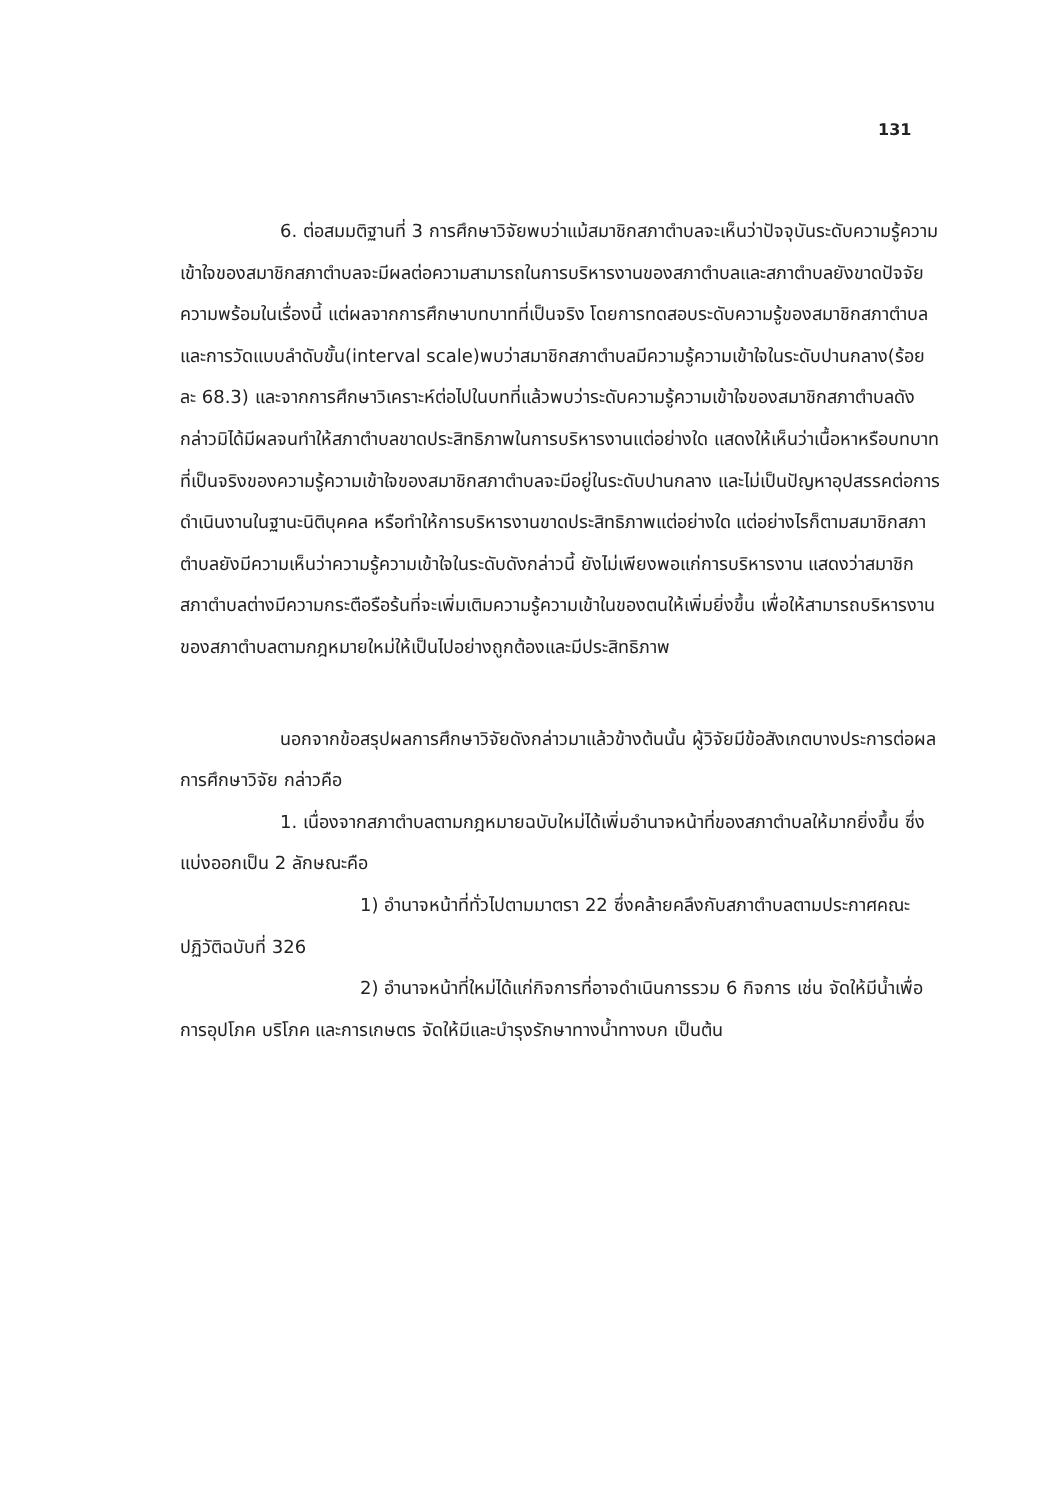131
6. ต่อสมมติฐานที่ 3 การศึกษาวิจัยพบว่าแม้สมาชิกสภาตำบลจะเห็นว่าปัจจุบันระดับความรู้ความเข้าใจของสมาชิกสภาตำบลจะมีผลต่อความสามารถในการบริหารงานของสภาตำบลและสภาตำบลยังขาดปัจจัยความพร้อมในเรื่องนี้ แต่ผลจากการศึกษาบทบาทที่เป็นจริง โดยการทดสอบระดับความรู้ของสมาชิกสภาตำบล และการวัดแบบลำดับขั้น(interval scale)พบว่าสมาชิกสภาตำบลมีความรู้ความเข้าใจในระดับปานกลาง(ร้อยละ 68.3) และจากการศึกษาวิเคราะห์ต่อไปในบทที่แล้วพบว่าระดับความรู้ความเข้าใจของสมาชิกสภาตำบลดังกล่าวมิได้มีผลจนทำให้สภาตำบลขาดประสิทธิภาพในการบริหารงานแต่อย่างใด แสดงให้เห็นว่าเนื้อหาหรือบทบาทที่เป็นจริงของความรู้ความเข้าใจของสมาชิกสภาตำบลจะมีอยู่ในระดับปานกลาง และไม่เป็นปัญหาอุปสรรคต่อการดำเนินงานในฐานะนิติบุคคล หรือทำให้การบริหารงานขาดประสิทธิภาพแต่อย่างใด แต่อย่างไรก็ตามสมาชิกสภาตำบลยังมีความเห็นว่าความรู้ความเข้าใจในระดับดังกล่าวนี้ ยังไม่เพียงพอแก่การบริหารงาน แสดงว่าสมาชิกสภาตำบลต่างมีความกระตือรือร้นที่จะเพิ่มเติมความรู้ความเข้าในของตนให้เพิ่มยิ่งขึ้น เพื่อให้สามารถบริหารงานของสภาตำบลตามกฎหมายใหม่ให้เป็นไปอย่างถูกต้องและมีประสิทธิภาพ
นอกจากข้อสรุปผลการศึกษาวิจัยดังกล่าวมาแล้วข้างต้นนั้น ผู้วิจัยมีข้อสังเกตบางประการต่อผลการศึกษาวิจัย กล่าวคือ
1. เนื่องจากสภาตำบลตามกฎหมายฉบับใหม่ได้เพิ่มอำนาจหน้าที่ของสภาตำบลให้มากยิ่งขึ้น ซึ่งแบ่งออกเป็น 2 ลักษณะคือ
1) อำนาจหน้าที่ทั่วไปตามมาตรา 22 ซึ่งคล้ายคลึงกับสภาตำบลตามประกาศคณะปฏิวัติฉบับที่ 326
2) อำนาจหน้าที่ใหม่ได้แก่กิจการที่อาจดำเนินการรวม 6 กิจการ เช่น จัดให้มีน้ำเพื่อการอุปโภค บริโภค และการเกษตร จัดให้มีและบำรุงรักษาทางน้ำทางบก เป็นต้น